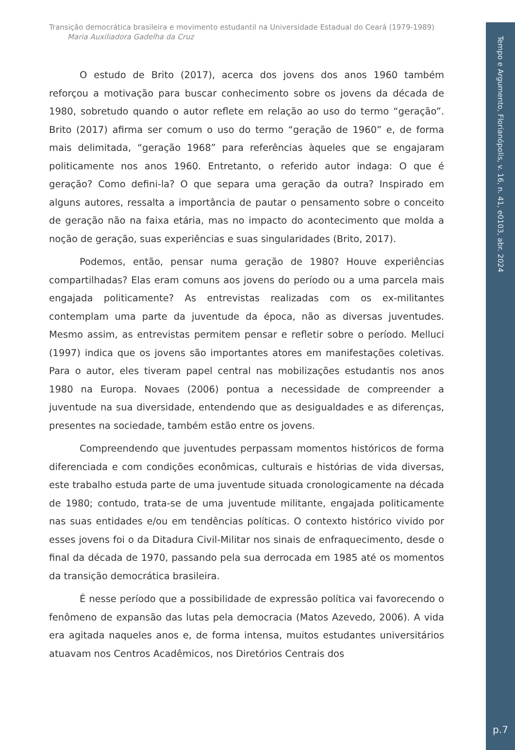Tempo e Argumento, Florianópolis, v. 16, n. 41, e0103, abr. 2024
Transição democrática brasileira e movimento estudantil na Universidade Estadual do Ceará (1979-1989)
Maria Auxiliadora Gadelha da Cruz
O estudo de Brito (2017), acerca dos jovens dos anos 1960 também reforçou a motivação para buscar conhecimento sobre os jovens da década de 1980, sobretudo quando o autor reflete em relação ao uso do termo “geração”. Brito (2017) afirma ser comum o uso do termo “geração de 1960” e, de forma mais delimitada, “geração 1968” para referências àqueles que se engajaram politicamente nos anos 1960. Entretanto, o referido autor indaga: O que é geração? Como defini-la? O que separa uma geração da outra? Inspirado em alguns autores, ressalta a importância de pautar o pensamento sobre o conceito de geração não na faixa etária, mas no impacto do acontecimento que molda a noção de geração, suas experiências e suas singularidades (Brito, 2017).
Podemos, então, pensar numa geração de 1980? Houve experiências compartilhadas? Elas eram comuns aos jovens do período ou a uma parcela mais engajada politicamente? As entrevistas realizadas com os ex-militantes contemplam uma parte da juventude da época, não as diversas juventudes. Mesmo assim, as entrevistas permitem pensar e refletir sobre o período. Melluci (1997) indica que os jovens são importantes atores em manifestações coletivas. Para o autor, eles tiveram papel central nas mobilizações estudantis nos anos 1980 na Europa. Novaes (2006) pontua a necessidade de compreender a juventude na sua diversidade, entendendo que as desigualdades e as diferenças, presentes na sociedade, também estão entre os jovens.
Compreendendo que juventudes perpassam momentos históricos de forma diferenciada e com condições econômicas, culturais e histórias de vida diversas, este trabalho estuda parte de uma juventude situada cronologicamente na década de 1980; contudo, trata-se de uma juventude militante, engajada politicamente nas suas entidades e/ou em tendências políticas. O contexto histórico vivido por esses jovens foi o da Ditadura Civil-Militar nos sinais de enfraquecimento, desde o final da década de 1970, passando pela sua derrocada em 1985 até os momentos da transição democrática brasileira.
É nesse período que a possibilidade de expressão política vai favorecendo o fenômeno de expansão das lutas pela democracia (Matos Azevedo, 2006). A vida era agitada naqueles anos e, de forma intensa, muitos estudantes universitários atuavam nos Centros Acadêmicos, nos Diretórios Centrais dos
p.7